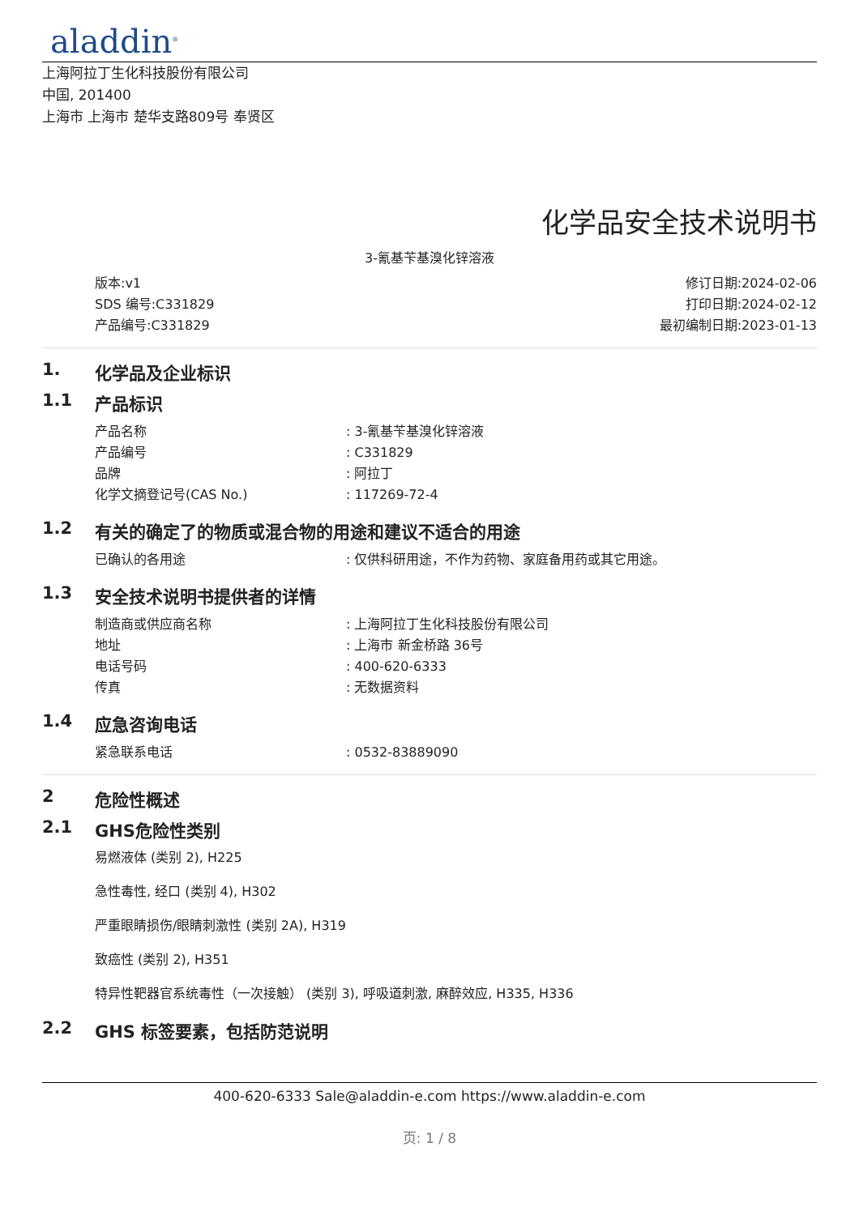aladdin<sup>®</sup>
上海阿拉丁生化科技股份有限公司
中国, 201400
上海市 上海市 楚华支路809号 奉贤区
化学品安全技术说明书
3-氰基苄基溴化锌溶液
版本:v1
SDS 编号:C331829
产品编号:C331829
修订日期:2024-02-06
打印日期:2024-02-12
最初编制日期:2023-01-13
1. 化学品及企业标识
1.1 产品标识
产品名称 : 3-氰基苄基溴化锌溶液
产品编号 : C331829
品牌 : 阿拉丁
化学文摘登记号(CAS No.) : 117269-72-4
1.2 有关的确定了的物质或混合物的用途和建议不适合的用途
已确认的各用途 : 仅供科研用途，不作为药物、家庭备用药或其它用途。
1.3 安全技术说明书提供者的详情
制造商或供应商名称 : 上海阿拉丁生化科技股份有限公司
地址 : 上海市 新金桥路 36号
电话号码 : 400-620-6333
传真 : 无数据资料
1.4 应急咨询电话
紧急联系电话 : 0532-83889090
2 危险性概述
2.1 GHS危险性类别
易燃液体 (类别 2), H225
急性毒性, 经口 (类别 4), H302
严重眼睛损伤/眼睛刺激性 (类别 2A), H319
致癌性 (类别 2), H351
特异性靶器官系统毒性（一次接触） (类别 3), 呼吸道刺激, 麻醉效应, H335, H336
2.2 GHS 标签要素，包括防范说明
400-620-6333 Sale@aladdin-e.com https://www.aladdin-e.com
页: 1 / 8